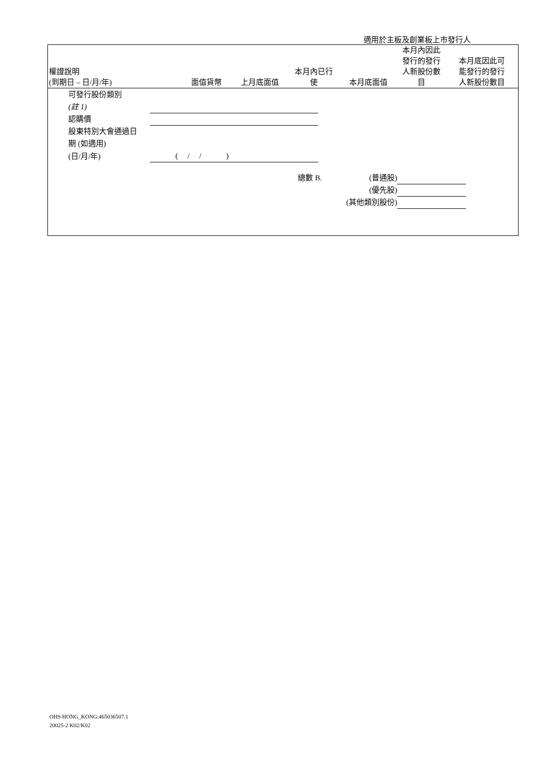適用於主板及創業板上市發行人
| 權證說明 (到期日 – 日/月/年) | 面值貨幣 | 上月底面值 | 本月內已行 使 | 本月底面值 | 本月內因此 發行的發行 人新股份數 目 | 本月底因此可 能發行的發行 人新股份數目 |
| --- | --- | --- | --- | --- | --- | --- |
| 可發行股份類別 | |
| (註 1) | |
| 認購價 | |
| 股東特別大會通過日 | |
| 期 (如適用) | |
| (日/月/年) | ( / / ) |
| 總數 B. | (普通股) | |
| | (優先股) | |
| (其他類別股份) | | |
OHS HONG_KONG:465036507.1
20025-2 K02/K02